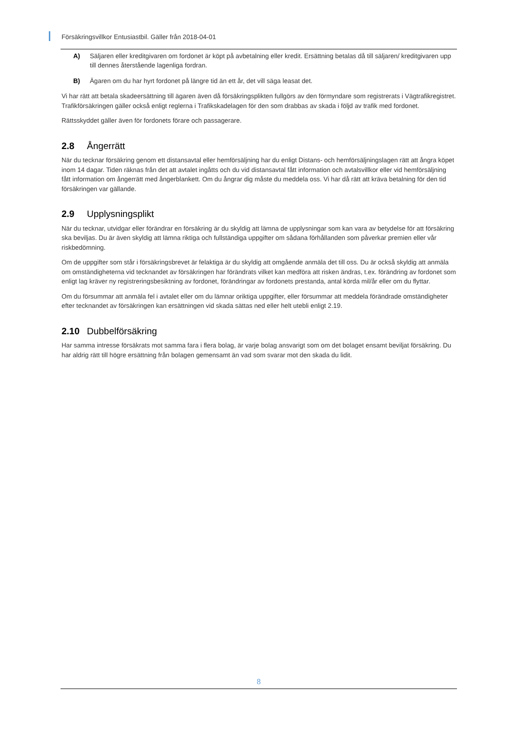Försäkringsvillkor Entusiastbil. Gäller från 2018-04-01
A) Säljaren eller kreditgivaren om fordonet är köpt på avbetalning eller kredit. Ersättning betalas då till säljaren/ kreditgivaren upp till dennes återstående lagenliga fordran.
B) Ägaren om du har hyrt fordonet på längre tid än ett år, det vill säga leasat det.
Vi har rätt att betala skadeersättning till ägaren även då försäkringsplikten fullgörs av den förmyndare som registrerats i Vägtrafikregistret. Trafikförsäkringen gäller också enligt reglerna i Trafikskadelagen för den som drabbas av skada i följd av trafik med fordonet.
Rättsskyddet gäller även för fordonets förare och passagerare.
2.8 Ångerrätt
När du tecknar försäkring genom ett distansavtal eller hemförsäljning har du enligt Distans- och hemförsäljningslagen rätt att ångra köpet inom 14 dagar. Tiden räknas från det att avtalet ingåtts och du vid distansavtal fått information och avtalsvillkor eller vid hemförsäljning fått information om ångerrätt med ångerblankett. Om du ångrar dig måste du meddela oss. Vi har då rätt att kräva betalning för den tid försäkringen var gällande.
2.9 Upplysningsplikt
När du tecknar, utvidgar eller förändrar en försäkring är du skyldig att lämna de upplysningar som kan vara av betydelse för att försäkring ska beviljas. Du är även skyldig att lämna riktiga och fullständiga uppgifter om sådana förhållanden som påverkar premien eller vår riskbedömning.
Om de uppgifter som står i försäkringsbrevet är felaktiga är du skyldig att omgående anmäla det till oss. Du är också skyldig att anmäla om omständigheterna vid tecknandet av försäkringen har förändrats vilket kan medföra att risken ändras, t.ex. förändring av fordonet som enligt lag kräver ny registreringsbesiktning av fordonet, förändringar av fordonets prestanda, antal körda mil/år eller om du flyttar.
Om du försummar att anmäla fel i avtalet eller om du lämnar oriktiga uppgifter, eller försummar att meddela förändrade omständigheter efter tecknandet av försäkringen kan ersättningen vid skada sättas ned eller helt utebli enligt 2.19.
2.10 Dubbelförsäkring
Har samma intresse försäkrats mot samma fara i flera bolag, är varje bolag ansvarigt som om det bolaget ensamt beviljat försäkring. Du har aldrig rätt till högre ersättning från bolagen gemensamt än vad som svarar mot den skada du lidit.
8